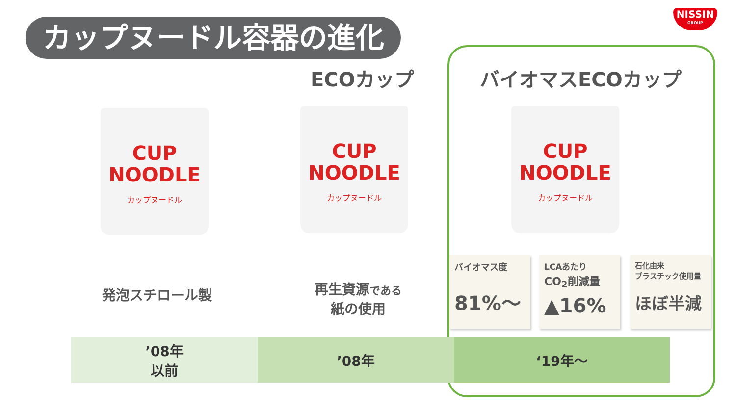カップヌードル容器の進化
NISSIN
GROUP
ECOカップ バイオマスECOカップ
CUP
NOODLE
カップヌードル
CUP
NOODLE
カップヌードル
CUP
NOODLE
カップヌードル
発泡スチロール製
再生資源である
紙の使用
バイオマス度
81%〜
LCAあたり
CO<sub>2</sub>削減量
▲16%
石化由来
プラスチック使用量
ほぼ半減
’08年
以前
’08年 ‘19年〜